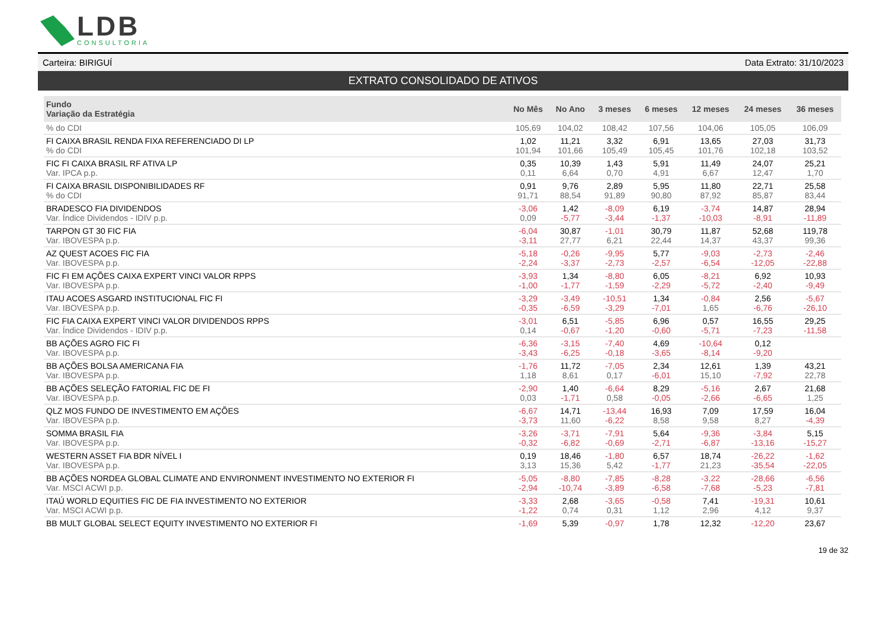LDB
CONSULTORIA
Carteira: BIRIGUÍ Data Extrato: 31/10/2023
EXTRATO CONSOLIDADO DE ATIVOS
| Fundo Variação da Estratégia | No Mês | No Ano | 3 meses | 6 meses | 12 meses | 24 meses | 36 meses |
| --- | --- | --- | --- | --- | --- | --- | --- |
| % do CDI | 105,69 | 104,02 | 108,42 | 107,56 | 104,06 | 105,05 | 106,09 |
| FI CAIXA BRASIL RENDA FIXA REFERENCIADO DI LP % do CDI | 1,02 101,94 | 11,21 101,66 | 3,32 105,49 | 6,91 105,45 | 13,65 101,76 | 27,03 102,18 | 31,73 103,52 |
| FIC FI CAIXA BRASIL RF ATIVA LP Var. IPCA p.p. | 0,35 0,11 | 10,39 6,64 | 1,43 0,70 | 5,91 4,91 | 11,49 6,67 | 24,07 12,47 | 25,21 1,70 |
| FI CAIXA BRASIL DISPONIBILIDADES RF % do CDI | 0,91 91,71 | 9,76 88,54 | 2,89 91,89 | 5,95 90,80 | 11,80 87,92 | 22,71 85,87 | 25,58 83,44 |
| BRADESCO FIA DIVIDENDOS Var. Índice Dividendos - IDIV p.p. | -3,06 0,09 | 1,42 -5,77 | -8,09 -3,44 | 6,19 -1,37 | -3,74 -10,03 | 14,87 -8,91 | 28,94 -11,89 |
| TARPON GT 30 FIC FIA Var. IBOVESPA p.p. | -6,04 -3,11 | 30,87 27,77 | -1,01 6,21 | 30,79 22,44 | 11,87 14,37 | 52,68 43,37 | 119,78 99,36 |
| AZ QUEST ACOES FIC FIA Var. IBOVESPA p.p. | -5,18 -2,24 | -0,26 -3,37 | -9,95 -2,73 | 5,77 -2,57 | -9,03 -6,54 | -2,73 -12,05 | -2,46 -22,88 |
| FIC FI EM AÇÕES CAIXA EXPERT VINCI VALOR RPPS Var. IBOVESPA p.p. | -3,93 -1,00 | 1,34 -1,77 | -8,80 -1,59 | 6,05 -2,29 | -8,21 -5,72 | 6,92 -2,40 | 10,93 -9,49 |
| ITAU ACOES ASGARD INSTITUCIONAL FIC FI Var. IBOVESPA p.p. | -3,29 -0,35 | -3,49 -6,59 | -10,51 -3,29 | 1,34 -7,01 | -0,84 1,65 | 2,56 -6,76 | -5,67 -26,10 |
| FIC FIA CAIXA EXPERT VINCI VALOR DIVIDENDOS RPPS Var. Índice Dividendos - IDIV p.p. | -3,01 0,14 | 6,51 -0,67 | -5,85 -1,20 | 6,96 -0,60 | 0,57 -5,71 | 16,55 -7,23 | 29,25 -11,58 |
| BB AÇÕES AGRO FIC FI Var. IBOVESPA p.p. | -6,36 -3,43 | -3,15 -6,25 | -7,40 -0,18 | 4,69 -3,65 | -10,64 -8,14 | 0,12 -9,20 | |
| BB AÇÕES BOLSA AMERICANA FIA Var. IBOVESPA p.p. | -1,76 1,18 | 11,72 8,61 | -7,05 0,17 | 2,34 -6,01 | 12,61 15,10 | 1,39 -7,92 | 43,21 22,78 |
| BB AÇÕES SELEÇÃO FATORIAL FIC DE FI Var. IBOVESPA p.p. | -2,90 0,03 | 1,40 -1,71 | -6,64 0,58 | 8,29 -0,05 | -5,16 -2,66 | 2,67 -6,65 | 21,68 1,25 |
| QLZ MOS FUNDO DE INVESTIMENTO EM AÇÕES Var. IBOVESPA p.p. | -6,67 -3,73 | 14,71 11,60 | -13,44 -6,22 | 16,93 8,58 | 7,09 9,58 | 17,59 8,27 | 16,04 -4,39 |
| SOMMA BRASIL FIA Var. IBOVESPA p.p. | -3,26 -0,32 | -3,71 -6,82 | -7,91 -0,69 | 5,64 -2,71 | -9,36 -6,87 | -3,84 -13,16 | 5,15 -15,27 |
| WESTERN ASSET FIA BDR NÍVEL I Var. IBOVESPA p.p. | 0,19 3,13 | 18,46 15,36 | -1,80 5,42 | 6,57 -1,77 | 18,74 21,23 | -26,22 -35,54 | -1,62 -22,05 |
| BB AÇÕES NORDEA GLOBAL CLIMATE AND ENVIRONMENT INVESTIMENTO NO EXTERIOR FI Var. MSCI ACWI p.p. | -5,05 -2,94 | -8,80 -10,74 | -7,85 -3,89 | -8,28 -6,58 | -3,22 -7,68 | -28,66 -5,23 | -6,56 -7,81 |
| ITAÚ WORLD EQUITIES FIC DE FIA INVESTIMENTO NO EXTERIOR Var. MSCI ACWI p.p. | -3,33 -1,22 | 2,68 0,74 | -3,65 0,31 | -0,58 1,12 | 7,41 2,96 | -19,31 4,12 | 10,61 9,37 |
| BB MULT GLOBAL SELECT EQUITY INVESTIMENTO NO EXTERIOR FI | -1,69 | 5,39 | -0,97 | 1,78 | 12,32 | -12,20 | 23,67 |
19 de 32